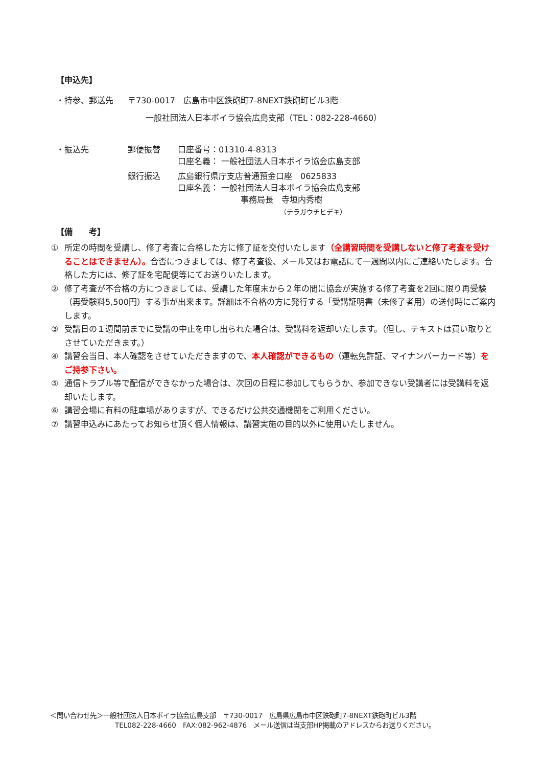【申込先】
・持参、郵送先 〒730-0017　広島市中区鉄砲町7-8NEXT鉄砲町ビル3階
一般社団法人日本ボイラ協会広島支部（TEL：082-228-4660）
・振込先 郵便振替 口座番号：01310-4-8313
口座名義： 一般社団法人日本ボイラ協会広島支部
銀行振込 広島銀行県庁支店普通預金口座　0625833
口座名義： 一般社団法人日本ボイラ協会広島支部
事務局長　寺垣内秀樹
（テラガウチヒデキ）
【備　　考】
① 所定の時間を受講し、修了考査に合格した方に修了証を交付いたします（全講習時間を受講しないと修了考査を受けることはできません）。合否につきましては、修了考査後、メール又はお電話にて一週間以内にご連絡いたします。合格した方には、修了証を宅配便等にてお送りいたします。
② 修了考査が不合格の方につきましては、受講した年度末から２年の間に協会が実施する修了考査を2回に限り再受験（再受験料5,500円）する事が出来ます。詳細は不合格の方に発行する「受講証明書（未修了者用）の送付時にご案内します。
③ 受講日の１週間前までに受講の中止を申し出られた場合は、受講料を返却いたします。（但し、テキストは買い取りとさせていただきます。）
④ 講習会当日、本人確認をさせていただきますので、本人確認ができるもの（運転免許証、マイナンバーカード等）をご持参下さい。
⑤ 通信トラブル等で配信ができなかった場合は、次回の日程に参加してもらうか、参加できない受講者には受講料を返却いたします。
⑥ 講習会場に有料の駐車場がありますが、できるだけ公共交通機関をご利用ください。
⑦ 講習申込みにあたってお知らせ頂く個人情報は、講習実施の目的以外に使用いたしません。
＜問い合わせ先＞一般社団法人日本ボイラ協会広島支部　〒730-0017　広島県広島市中区鉄砲町7-8NEXT鉄砲町ビル3階
TEL082-228-4660　FAX:082-962-4876　メール送信は当支部HP掲載のアドレスからお送りください。